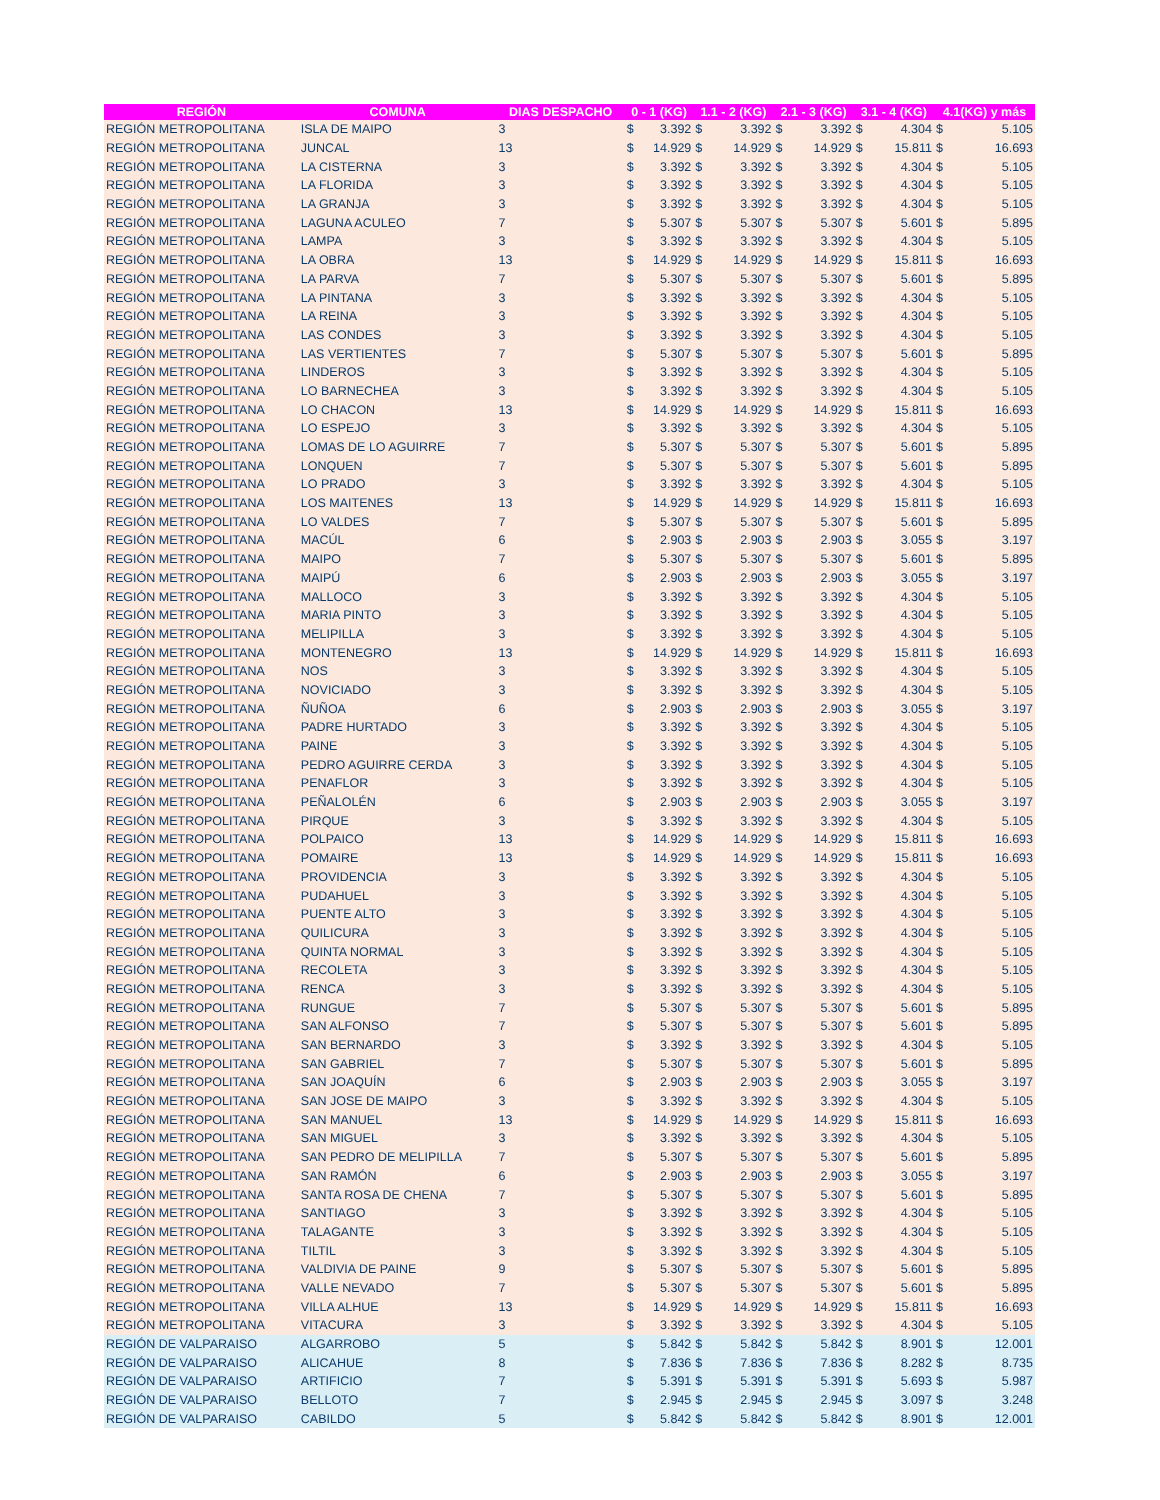| REGIÓN | COMUNA | DIAS DESPACHO | 0 - 1 (KG) | | 1.1 - 2 (KG) | | 2.1 - 3 (KG) | | 3.1 - 4 (KG) | | 4.1(KG) y más | |
| --- | --- | --- | --- | --- | --- | --- | --- | --- | --- | --- | --- | --- |
| REGIÓN METROPOLITANA | ISLA DE MAIPO | 3 | $ | 3.392 | $ | 3.392 | $ | 3.392 | $ | 4.304 | $ | 5.105 |
| REGIÓN METROPOLITANA | JUNCAL | 13 | $ | 14.929 | $ | 14.929 | $ | 14.929 | $ | 15.811 | $ | 16.693 |
| REGIÓN METROPOLITANA | LA CISTERNA | 3 | $ | 3.392 | $ | 3.392 | $ | 3.392 | $ | 4.304 | $ | 5.105 |
| REGIÓN METROPOLITANA | LA FLORIDA | 3 | $ | 3.392 | $ | 3.392 | $ | 3.392 | $ | 4.304 | $ | 5.105 |
| REGIÓN METROPOLITANA | LA GRANJA | 3 | $ | 3.392 | $ | 3.392 | $ | 3.392 | $ | 4.304 | $ | 5.105 |
| REGIÓN METROPOLITANA | LAGUNA ACULEO | 7 | $ | 5.307 | $ | 5.307 | $ | 5.307 | $ | 5.601 | $ | 5.895 |
| REGIÓN METROPOLITANA | LAMPA | 3 | $ | 3.392 | $ | 3.392 | $ | 3.392 | $ | 4.304 | $ | 5.105 |
| REGIÓN METROPOLITANA | LA OBRA | 13 | $ | 14.929 | $ | 14.929 | $ | 14.929 | $ | 15.811 | $ | 16.693 |
| REGIÓN METROPOLITANA | LA PARVA | 7 | $ | 5.307 | $ | 5.307 | $ | 5.307 | $ | 5.601 | $ | 5.895 |
| REGIÓN METROPOLITANA | LA PINTANA | 3 | $ | 3.392 | $ | 3.392 | $ | 3.392 | $ | 4.304 | $ | 5.105 |
| REGIÓN METROPOLITANA | LA REINA | 3 | $ | 3.392 | $ | 3.392 | $ | 3.392 | $ | 4.304 | $ | 5.105 |
| REGIÓN METROPOLITANA | LAS CONDES | 3 | $ | 3.392 | $ | 3.392 | $ | 3.392 | $ | 4.304 | $ | 5.105 |
| REGIÓN METROPOLITANA | LAS VERTIENTES | 7 | $ | 5.307 | $ | 5.307 | $ | 5.307 | $ | 5.601 | $ | 5.895 |
| REGIÓN METROPOLITANA | LINDEROS | 3 | $ | 3.392 | $ | 3.392 | $ | 3.392 | $ | 4.304 | $ | 5.105 |
| REGIÓN METROPOLITANA | LO BARNECHEA | 3 | $ | 3.392 | $ | 3.392 | $ | 3.392 | $ | 4.304 | $ | 5.105 |
| REGIÓN METROPOLITANA | LO CHACON | 13 | $ | 14.929 | $ | 14.929 | $ | 14.929 | $ | 15.811 | $ | 16.693 |
| REGIÓN METROPOLITANA | LO ESPEJO | 3 | $ | 3.392 | $ | 3.392 | $ | 3.392 | $ | 4.304 | $ | 5.105 |
| REGIÓN METROPOLITANA | LOMAS DE LO AGUIRRE | 7 | $ | 5.307 | $ | 5.307 | $ | 5.307 | $ | 5.601 | $ | 5.895 |
| REGIÓN METROPOLITANA | LONQUEN | 7 | $ | 5.307 | $ | 5.307 | $ | 5.307 | $ | 5.601 | $ | 5.895 |
| REGIÓN METROPOLITANA | LO PRADO | 3 | $ | 3.392 | $ | 3.392 | $ | 3.392 | $ | 4.304 | $ | 5.105 |
| REGIÓN METROPOLITANA | LOS MAITENES | 13 | $ | 14.929 | $ | 14.929 | $ | 14.929 | $ | 15.811 | $ | 16.693 |
| REGIÓN METROPOLITANA | LO VALDES | 7 | $ | 5.307 | $ | 5.307 | $ | 5.307 | $ | 5.601 | $ | 5.895 |
| REGIÓN METROPOLITANA | MACÚL | 6 | $ | 2.903 | $ | 2.903 | $ | 2.903 | $ | 3.055 | $ | 3.197 |
| REGIÓN METROPOLITANA | MAIPO | 7 | $ | 5.307 | $ | 5.307 | $ | 5.307 | $ | 5.601 | $ | 5.895 |
| REGIÓN METROPOLITANA | MAIPÚ | 6 | $ | 2.903 | $ | 2.903 | $ | 2.903 | $ | 3.055 | $ | 3.197 |
| REGIÓN METROPOLITANA | MALLOCO | 3 | $ | 3.392 | $ | 3.392 | $ | 3.392 | $ | 4.304 | $ | 5.105 |
| REGIÓN METROPOLITANA | MARIA PINTO | 3 | $ | 3.392 | $ | 3.392 | $ | 3.392 | $ | 4.304 | $ | 5.105 |
| REGIÓN METROPOLITANA | MELIPILLA | 3 | $ | 3.392 | $ | 3.392 | $ | 3.392 | $ | 4.304 | $ | 5.105 |
| REGIÓN METROPOLITANA | MONTENEGRO | 13 | $ | 14.929 | $ | 14.929 | $ | 14.929 | $ | 15.811 | $ | 16.693 |
| REGIÓN METROPOLITANA | NOS | 3 | $ | 3.392 | $ | 3.392 | $ | 3.392 | $ | 4.304 | $ | 5.105 |
| REGIÓN METROPOLITANA | NOVICIADO | 3 | $ | 3.392 | $ | 3.392 | $ | 3.392 | $ | 4.304 | $ | 5.105 |
| REGIÓN METROPOLITANA | ÑUÑOA | 6 | $ | 2.903 | $ | 2.903 | $ | 2.903 | $ | 3.055 | $ | 3.197 |
| REGIÓN METROPOLITANA | PADRE HURTADO | 3 | $ | 3.392 | $ | 3.392 | $ | 3.392 | $ | 4.304 | $ | 5.105 |
| REGIÓN METROPOLITANA | PAINE | 3 | $ | 3.392 | $ | 3.392 | $ | 3.392 | $ | 4.304 | $ | 5.105 |
| REGIÓN METROPOLITANA | PEDRO AGUIRRE CERDA | 3 | $ | 3.392 | $ | 3.392 | $ | 3.392 | $ | 4.304 | $ | 5.105 |
| REGIÓN METROPOLITANA | PENAFLOR | 3 | $ | 3.392 | $ | 3.392 | $ | 3.392 | $ | 4.304 | $ | 5.105 |
| REGIÓN METROPOLITANA | PEÑALOLÉN | 6 | $ | 2.903 | $ | 2.903 | $ | 2.903 | $ | 3.055 | $ | 3.197 |
| REGIÓN METROPOLITANA | PIRQUE | 3 | $ | 3.392 | $ | 3.392 | $ | 3.392 | $ | 4.304 | $ | 5.105 |
| REGIÓN METROPOLITANA | POLPAICO | 13 | $ | 14.929 | $ | 14.929 | $ | 14.929 | $ | 15.811 | $ | 16.693 |
| REGIÓN METROPOLITANA | POMAIRE | 13 | $ | 14.929 | $ | 14.929 | $ | 14.929 | $ | 15.811 | $ | 16.693 |
| REGIÓN METROPOLITANA | PROVIDENCIA | 3 | $ | 3.392 | $ | 3.392 | $ | 3.392 | $ | 4.304 | $ | 5.105 |
| REGIÓN METROPOLITANA | PUDAHUEL | 3 | $ | 3.392 | $ | 3.392 | $ | 3.392 | $ | 4.304 | $ | 5.105 |
| REGIÓN METROPOLITANA | PUENTE ALTO | 3 | $ | 3.392 | $ | 3.392 | $ | 3.392 | $ | 4.304 | $ | 5.105 |
| REGIÓN METROPOLITANA | QUILICURA | 3 | $ | 3.392 | $ | 3.392 | $ | 3.392 | $ | 4.304 | $ | 5.105 |
| REGIÓN METROPOLITANA | QUINTA NORMAL | 3 | $ | 3.392 | $ | 3.392 | $ | 3.392 | $ | 4.304 | $ | 5.105 |
| REGIÓN METROPOLITANA | RECOLETA | 3 | $ | 3.392 | $ | 3.392 | $ | 3.392 | $ | 4.304 | $ | 5.105 |
| REGIÓN METROPOLITANA | RENCA | 3 | $ | 3.392 | $ | 3.392 | $ | 3.392 | $ | 4.304 | $ | 5.105 |
| REGIÓN METROPOLITANA | RUNGUE | 7 | $ | 5.307 | $ | 5.307 | $ | 5.307 | $ | 5.601 | $ | 5.895 |
| REGIÓN METROPOLITANA | SAN ALFONSO | 7 | $ | 5.307 | $ | 5.307 | $ | 5.307 | $ | 5.601 | $ | 5.895 |
| REGIÓN METROPOLITANA | SAN BERNARDO | 3 | $ | 3.392 | $ | 3.392 | $ | 3.392 | $ | 4.304 | $ | 5.105 |
| REGIÓN METROPOLITANA | SAN GABRIEL | 7 | $ | 5.307 | $ | 5.307 | $ | 5.307 | $ | 5.601 | $ | 5.895 |
| REGIÓN METROPOLITANA | SAN JOAQUÍN | 6 | $ | 2.903 | $ | 2.903 | $ | 2.903 | $ | 3.055 | $ | 3.197 |
| REGIÓN METROPOLITANA | SAN JOSE DE MAIPO | 3 | $ | 3.392 | $ | 3.392 | $ | 3.392 | $ | 4.304 | $ | 5.105 |
| REGIÓN METROPOLITANA | SAN MANUEL | 13 | $ | 14.929 | $ | 14.929 | $ | 14.929 | $ | 15.811 | $ | 16.693 |
| REGIÓN METROPOLITANA | SAN MIGUEL | 3 | $ | 3.392 | $ | 3.392 | $ | 3.392 | $ | 4.304 | $ | 5.105 |
| REGIÓN METROPOLITANA | SAN PEDRO DE MELIPILLA | 7 | $ | 5.307 | $ | 5.307 | $ | 5.307 | $ | 5.601 | $ | 5.895 |
| REGIÓN METROPOLITANA | SAN RAMÓN | 6 | $ | 2.903 | $ | 2.903 | $ | 2.903 | $ | 3.055 | $ | 3.197 |
| REGIÓN METROPOLITANA | SANTA ROSA DE CHENA | 7 | $ | 5.307 | $ | 5.307 | $ | 5.307 | $ | 5.601 | $ | 5.895 |
| REGIÓN METROPOLITANA | SANTIAGO | 3 | $ | 3.392 | $ | 3.392 | $ | 3.392 | $ | 4.304 | $ | 5.105 |
| REGIÓN METROPOLITANA | TALAGANTE | 3 | $ | 3.392 | $ | 3.392 | $ | 3.392 | $ | 4.304 | $ | 5.105 |
| REGIÓN METROPOLITANA | TILTIL | 3 | $ | 3.392 | $ | 3.392 | $ | 3.392 | $ | 4.304 | $ | 5.105 |
| REGIÓN METROPOLITANA | VALDIVIA DE PAINE | 9 | $ | 5.307 | $ | 5.307 | $ | 5.307 | $ | 5.601 | $ | 5.895 |
| REGIÓN METROPOLITANA | VALLE NEVADO | 7 | $ | 5.307 | $ | 5.307 | $ | 5.307 | $ | 5.601 | $ | 5.895 |
| REGIÓN METROPOLITANA | VILLA ALHUE | 13 | $ | 14.929 | $ | 14.929 | $ | 14.929 | $ | 15.811 | $ | 16.693 |
| REGIÓN METROPOLITANA | VITACURA | 3 | $ | 3.392 | $ | 3.392 | $ | 3.392 | $ | 4.304 | $ | 5.105 |
| REGIÓN DE VALPARAISO | ALGARROBO | 5 | $ | 5.842 | $ | 5.842 | $ | 5.842 | $ | 8.901 | $ | 12.001 |
| REGIÓN DE VALPARAISO | ALICAHUE | 8 | $ | 7.836 | $ | 7.836 | $ | 7.836 | $ | 8.282 | $ | 8.735 |
| REGIÓN DE VALPARAISO | ARTIFICIO | 7 | $ | 5.391 | $ | 5.391 | $ | 5.391 | $ | 5.693 | $ | 5.987 |
| REGIÓN DE VALPARAISO | BELLOTO | 7 | $ | 2.945 | $ | 2.945 | $ | 2.945 | $ | 3.097 | $ | 3.248 |
| REGIÓN DE VALPARAISO | CABILDO | 5 | $ | 5.842 | $ | 5.842 | $ | 5.842 | $ | 8.901 | $ | 12.001 |